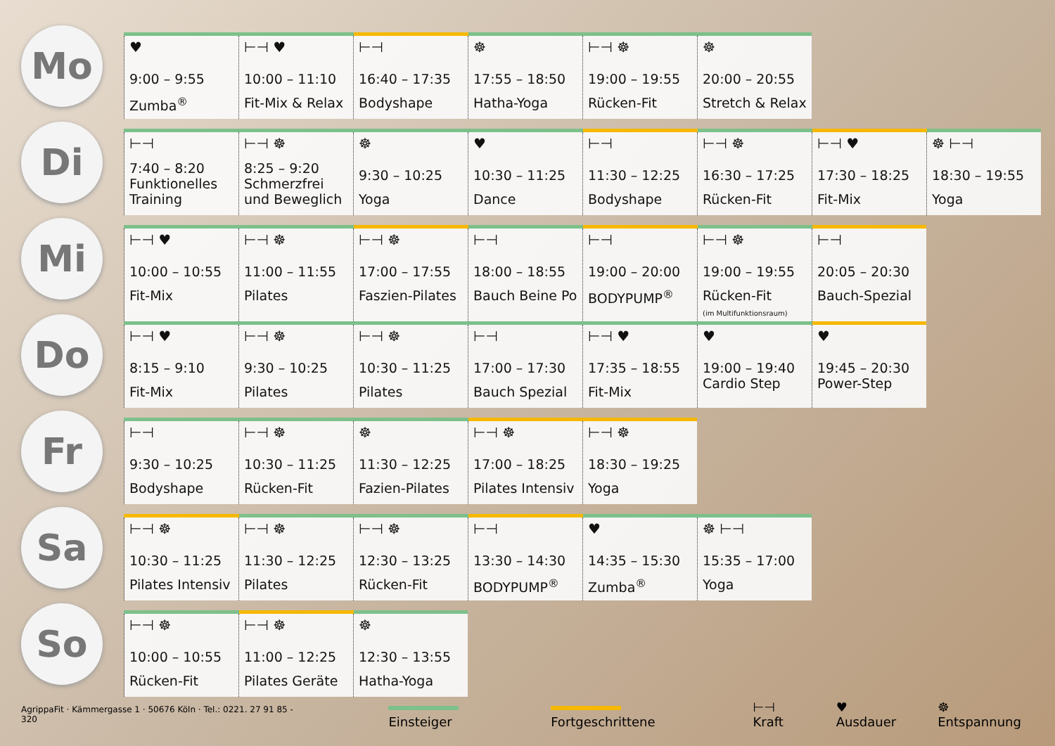Mo
| ♥ 9:00 – 9:55 Zumba<sup>®</sup> | ⊢⊣ ♥ 10:00 – 11:10 Fit-Mix & Relax | ⊢⊣ 16:40 – 17:35 Bodyshape | ☸ 17:55 – 18:50 Hatha-Yoga | ⊢⊣ ☸ 19:00 – 19:55 Rücken-Fit | ☸ 20:00 – 20:55 Stretch & Relax |
Di
| ⊢⊣ 7:40 – 8:20 Funktionelles Training | ⊢⊣ ☸ 8:25 – 9:20 Schmerzfrei und Beweglich | ☸ 9:30 – 10:25 Yoga | ♥ 10:30 – 11:25 Dance | ⊢⊣ 11:30 – 12:25 Bodyshape | ⊢⊣ ☸ 16:30 – 17:25 Rücken-Fit | ⊢⊣ ♥ 17:30 – 18:25 Fit-Mix | ☸ ⊢⊣ 18:30 – 19:55 Yoga |
Mi
| ⊢⊣ ♥ 10:00 – 10:55 Fit-Mix | ⊢⊣ ☸ 11:00 – 11:55 Pilates | ⊢⊣ ☸ 17:00 – 17:55 Faszien-Pilates | ⊢⊣ 18:00 – 18:55 Bauch Beine Po | ⊢⊣ 19:00 – 20:00 BODYPUMP<sup>®</sup> | ⊢⊣ ☸ 19:00 – 19:55 Rücken-Fit (im Multifunktionsraum) | ⊢⊣ 20:05 – 20:30 Bauch-Spezial |
Do
| ⊢⊣ ♥ 8:15 – 9:10 Fit-Mix | ⊢⊣ ☸ 9:30 – 10:25 Pilates | ⊢⊣ ☸ 10:30 – 11:25 Pilates | ⊢⊣ 17:00 – 17:30 Bauch Spezial | ⊢⊣ ♥ 17:35 – 18:55 Fit-Mix | ♥ 19:00 – 19:40 Cardio Step | ♥ 19:45 – 20:30 Power-Step |
Fr
| ⊢⊣ 9:30 – 10:25 Bodyshape | ⊢⊣ ☸ 10:30 – 11:25 Rücken-Fit | ☸ 11:30 – 12:25 Fazien-Pilates | ⊢⊣ ☸ 17:00 – 18:25 Pilates Intensiv | ⊢⊣ ☸ 18:30 – 19:25 Yoga |
Sa
| ⊢⊣ ☸ 10:30 – 11:25 Pilates Intensiv | ⊢⊣ ☸ 11:30 – 12:25 Pilates | ⊢⊣ ☸ 12:30 – 13:25 Rücken-Fit | ⊢⊣ 13:30 – 14:30 BODYPUMP<sup>®</sup> | ♥ 14:35 – 15:30 Zumba<sup>®</sup> | ☸ ⊢⊣ 15:35 – 17:00 Yoga |
So
| ⊢⊣ ☸ 10:00 – 10:55 Rücken-Fit | ⊢⊣ ☸ 11:00 – 12:25 Pilates Geräte | ☸ 12:30 – 13:55 Hatha-Yoga |
AgrippaFit · Kämmergasse 1 · 50676 Köln · Tel.: 0221. 27 91 85 - 320 Einsteiger Fortgeschrittene ⊢⊣ Kraft ♥ Ausdauer ☸ Entspannung